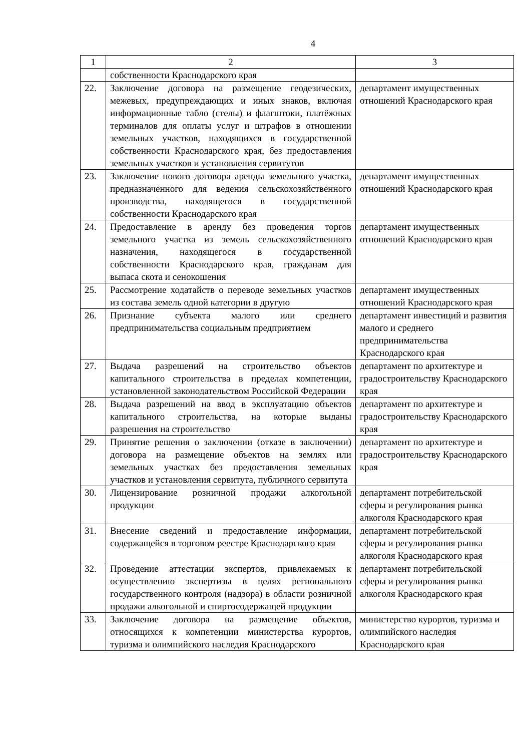4
| 1 | 2 | 3 |
| --- | --- | --- |
| | собственности Краснодарского края | |
| 22. | Заключение договора на размещение геодезических, межевых, предупреждающих и иных знаков, включая информационные табло (стелы) и флагштоки, платёжных терминалов для оплаты услуг и штрафов в отношении земельных участков, находящихся в государственной собственности Краснодарского края, без предоставления земельных участков и установления сервитутов | департамент имущественных отношений Краснодарского края |
| 23. | Заключение нового договора аренды земельного участка, предназначенного для ведения сельскохозяйственного производства, находящегося в государственной собственности Краснодарского края | департамент имущественных отношений Краснодарского края |
| 24. | Предоставление в аренду без проведения торгов земельного участка из земель сельскохозяйственного назначения, находящегося в государственной собственности Краснодарского края, гражданам для выпаса скота и сенокошения | департамент имущественных отношений Краснодарского края |
| 25. | Рассмотрение ходатайств о переводе земельных участков из состава земель одной категории в другую | департамент имущественных отношений Краснодарского края |
| 26. | Признание субъекта малого или среднего предпринимательства социальным предприятием | департамент инвестиций и развития малого и среднего предпринимательства Краснодарского края |
| 27. | Выдача разрешений на строительство объектов капитального строительства в пределах компетенции, установленной законодательством Российской Федерации | департамент по архитектуре и градостроительству Краснодарского края |
| 28. | Выдача разрешений на ввод в эксплуатацию объектов капитального строительства, на которые выданы разрешения на строительство | департамент по архитектуре и градостроительству Краснодарского края |
| 29. | Принятие решения о заключении (отказе в заключении) договора на размещение объектов на землях или земельных участках без предоставления земельных участков и установления сервитута, публичного сервитута | департамент по архитектуре и градостроительству Краснодарского края |
| 30. | Лицензирование розничной продажи алкогольной продукции | департамент потребительской сферы и регулирования рынка алкоголя Краснодарского края |
| 31. | Внесение сведений и предоставление информации, содержащейся в торговом реестре Краснодарского края | департамент потребительской сферы и регулирования рынка алкоголя Краснодарского края |
| 32. | Проведение аттестации экспертов, привлекаемых к осуществлению экспертизы в целях регионального государственного контроля (надзора) в области розничной продажи алкогольной и спиртосодержащей продукции | департамент потребительской сферы и регулирования рынка алкоголя Краснодарского края |
| 33. | Заключение договора на размещение объектов, относящихся к компетенции министерства курортов, туризма и олимпийского наследия Краснодарского | министерство курортов, туризма и олимпийского наследия Краснодарского края |